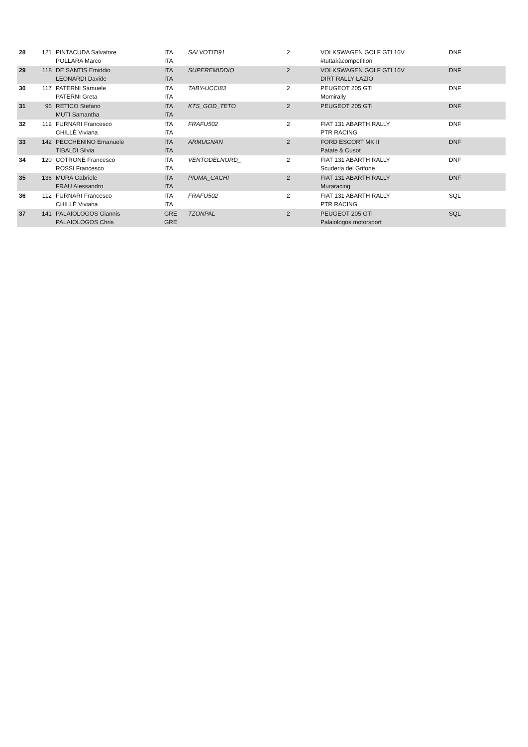| 28 | 121 | PINTACUDA Salvatore POLLARA Marco | ITA ITA | SALVOTITI91 | 2 | VOLKSWAGEN GOLF GTI 16V #tuttakàcompetition | DNF |
| 29 | 118 | DE SANTIS Emiddio LEONARDI Davide | ITA ITA | SUPEREMIDDIO | 2 | VOLKSWAGEN GOLF GTI 16V DIRT RALLY LAZIO | DNF |
| 30 | 117 | PATERNI Samuele PATERNI Greta | ITA ITA | TABY-UCCI83 | 2 | PEUGEOT 205 GTI Momirally | DNF |
| 31 | 96 | RETICO Stefano MUTI Samantha | ITA ITA | KTS_GOD_TETO | 2 | PEUGEOT 205 GTI | DNF |
| 32 | 112 | FURNARI Francesco CHILLÈ Viviana | ITA ITA | FRAFU502 | 2 | FIAT 131 ABARTH RALLY PTR RACING | DNF |
| 33 | 142 | PECCHENINO Emanuele TIBALDI Silvia | ITA ITA | ARMUGNAN | 2 | FORD ESCORT MK II Patate & Cusot | DNF |
| 34 | 120 | COTRONE Francesco ROSSI Francesco | ITA ITA | VENTODELNORD_ | 2 | FIAT 131 ABARTH RALLY Scuderia del Grifone | DNF |
| 35 | 136 | MURA Gabriele FRAU Alessandro | ITA ITA | PIUMA_CACHI | 2 | FIAT 131 ABARTH RALLY Muraracing | DNF |
| 36 | 112 | FURNARI Francesco CHILLÈ Viviana | ITA ITA | FRAFU502 | 2 | FIAT 131 ABARTH RALLY PTR RACING | SQL |
| 37 | 141 | PALAIOLOGOS Giannis PALAIOLOGOS Chris | GRE GRE | TZONPAL | 2 | PEUGEOT 205 GTI Palaiologos motorsport | SQL |